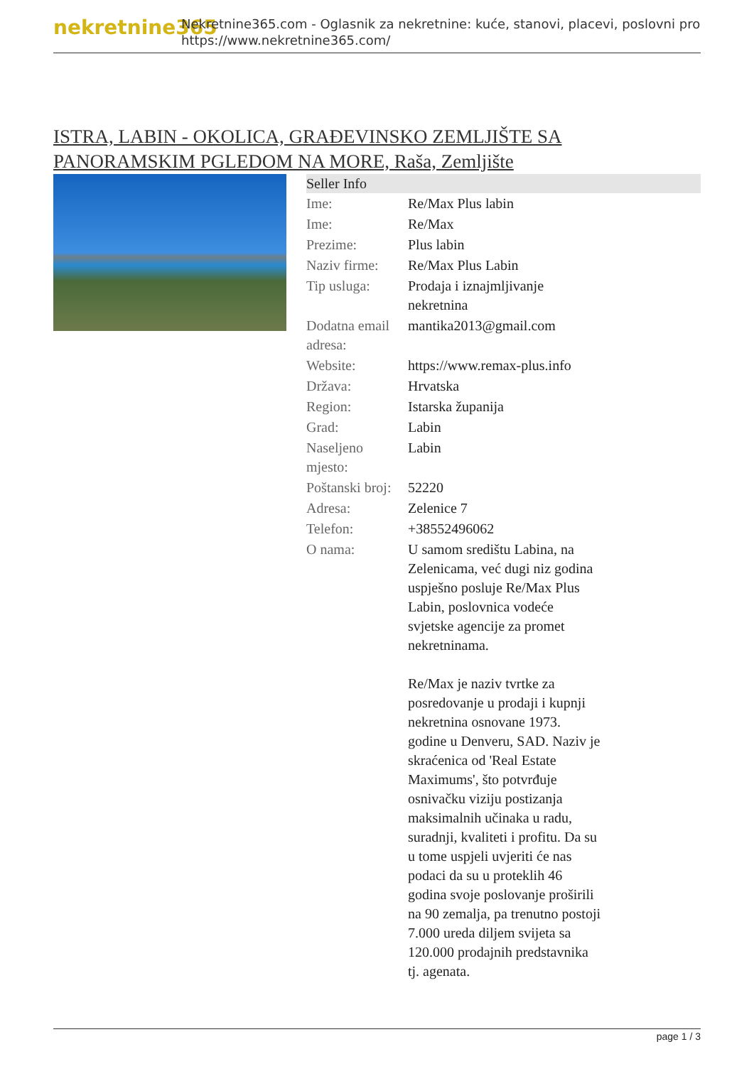nekretnine365
Nekretnine365.com - Oglasnik za nekretnine: kuće, stanovi, placevi, poslovni pro
https://www.nekretnine365.com/
ISTRA, LABIN - OKOLICA, GRAĐEVINSKO ZEMLJIŠTE SA PANORAMSKIM PGLEDOM NA MORE, Raša, Zemljište
| Seller Info | |
| --- | --- |
| Ime: | Re/Max Plus labin |
| Ime: | Re/Max |
| Prezime: | Plus labin |
| Naziv firme: | Re/Max Plus Labin |
| Tip usluga: | Prodaja i iznajmljivanje nekretnina |
| Dodatna email adresa: | mantika2013@gmail.com |
| Website: | https://www.remax-plus.info |
| Država: | Hrvatska |
| Region: | Istarska županija |
| Grad: | Labin |
| Naseljeno mjesto: | Labin |
| Poštanski broj: | 52220 |
| Adresa: | Zelenice 7 |
| Telefon: | +38552496062 |
| O nama: | U samom središtu Labina, na Zelenicama, već dugi niz godina uspješno posluje Re/Max Plus Labin, poslovnica vodeće svjetske agencije za promet nekretninama. Re/Max je naziv tvrtke za posredovanje u prodaji i kupnji nekretnina osnovane 1973. godine u Denveru, SAD. Naziv je skraćenica od 'Real Estate Maximums', što potvrđuje osnivačku viziju postizanja maksimalnih učinaka u radu, suradnji, kvaliteti i profitu. Da su u tome uspjeli uvjeriti će nas podaci da su u proteklih 46 godina svoje poslovanje proširili na 90 zemalja, pa trenutno postoji 7.000 ureda diljem svijeta sa 120.000 prodajnih predstavnika tj. agenata. |
page 1 / 3